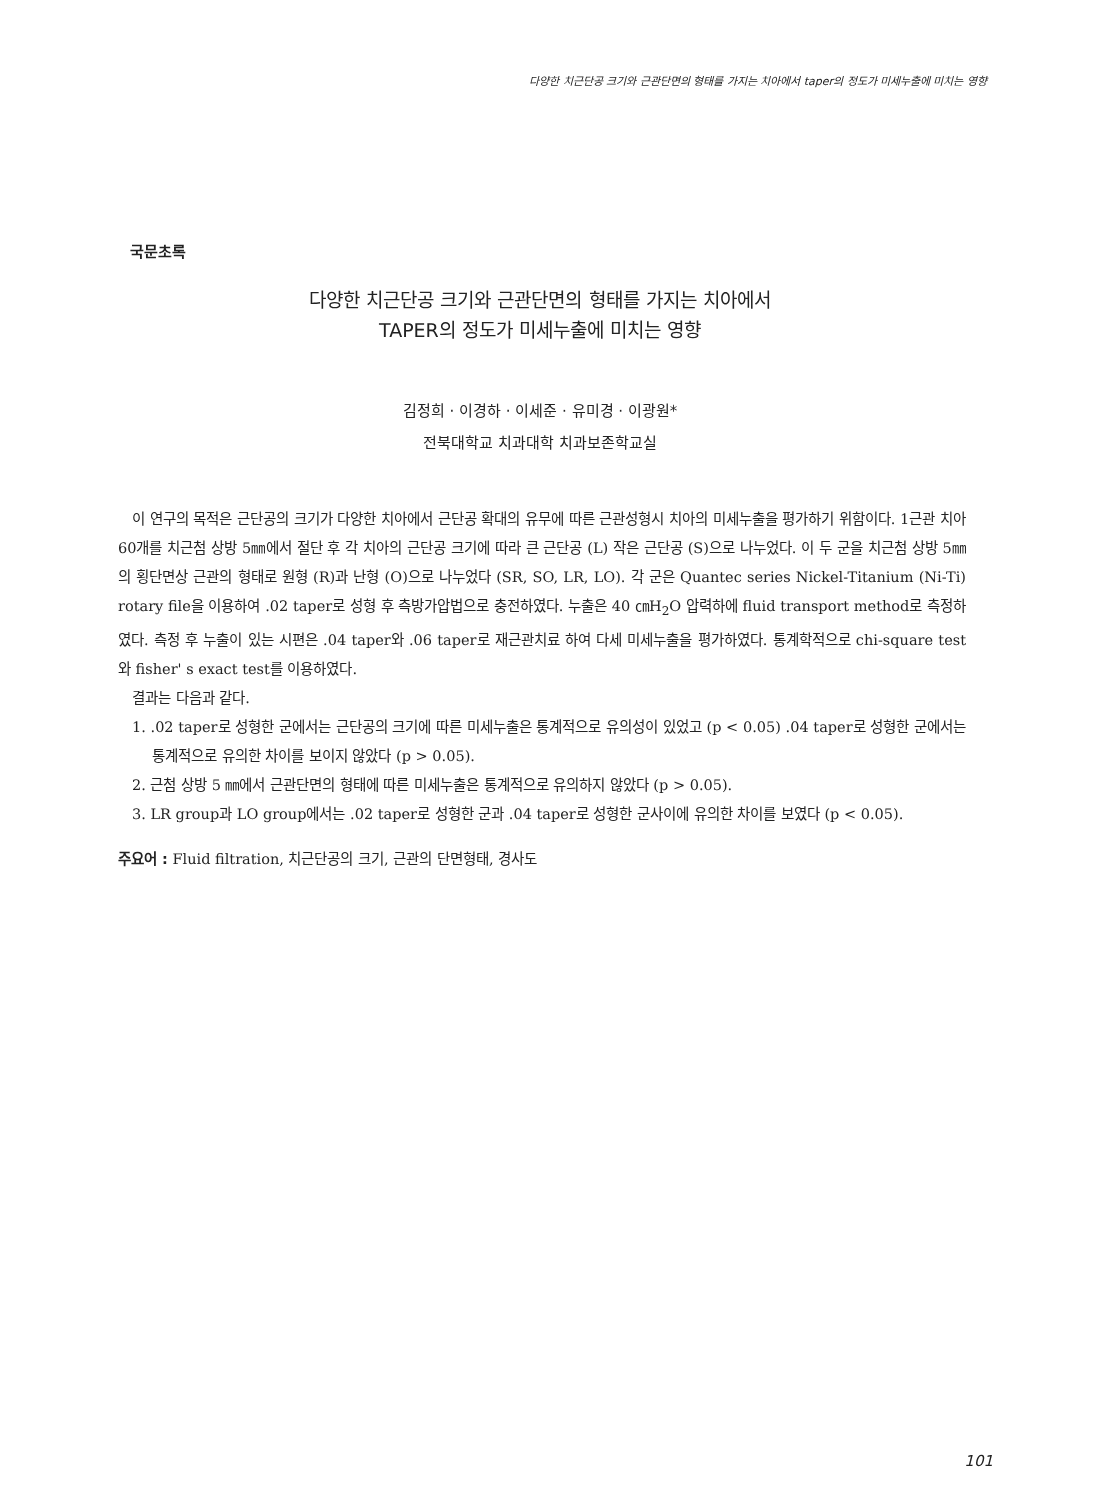다양한 치근단공 크기와 근관단면의 형태를 가지는 치아에서 taper의 정도가 미세누출에 미치는 영향
국문초록
다양한 치근단공 크기와 근관단면의 형태를 가지는 치아에서
TAPER의 정도가 미세누출에 미치는 영향
김정희 · 이경하 · 이세준 · 유미경 · 이광원*
전북대학교 치과대학 치과보존학교실
이 연구의 목적은 근단공의 크기가 다양한 치아에서 근단공 확대의 유무에 따른 근관성형시 치아의 미세누출을 평가하기 위함이다. 1근관 치아 60개를 치근첨 상방 5㎜에서 절단 후 각 치아의 근단공 크기에 따라 큰 근단공 (L) 작은 근단공 (S)으로 나누었다. 이 두 군을 치근첨 상방 5㎜의 횡단면상 근관의 형태로 원형 (R)과 난형 (O)으로 나누었다 (SR, SO, LR, LO). 각 군은 Quantec series Nickel-Titanium (Ni-Ti) rotary file을 이용하여 .02 taper로 성형 후 측방가압법으로 충전하였다. 누출은 40 ㎝H<sub>2</sub>O 압력하에 fluid transport method로 측정하였다. 측정 후 누출이 있는 시편은 .04 taper와 .06 taper로 재근관치료 하여 다세 미세누출을 평가하였다. 통계학적으로 chi-square test와 fisher' s exact test를 이용하였다.
결과는 다음과 같다.
1. .02 taper로 성형한 군에서는 근단공의 크기에 따른 미세누출은 통계적으로 유의성이 있었고 (p < 0.05) .04 taper로 성형한 군에서는 통계적으로 유의한 차이를 보이지 않았다 (p > 0.05).
2. 근첨 상방 5 ㎜에서 근관단면의 형태에 따른 미세누출은 통계적으로 유의하지 않았다 (p > 0.05).
3. LR group과 LO group에서는 .02 taper로 성형한 군과 .04 taper로 성형한 군사이에 유의한 차이를 보였다 (p < 0.05).
주요어 : Fluid filtration, 치근단공의 크기, 근관의 단면형태, 경사도
101